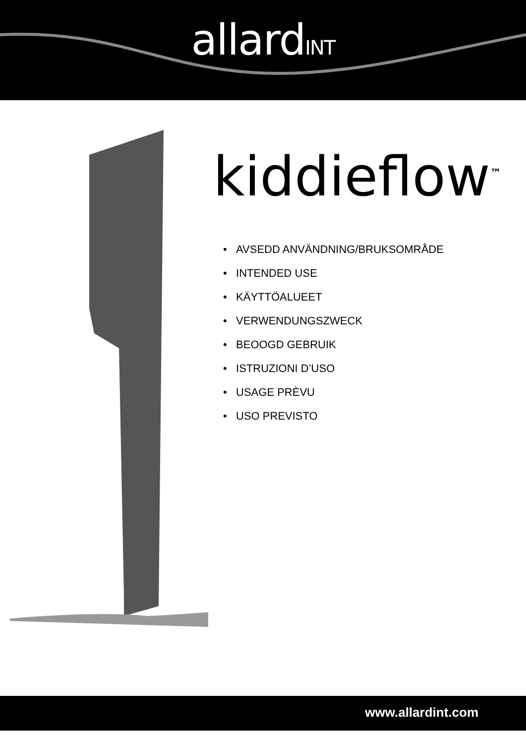allardINT
kiddieflow<sup>™</sup>
• AVSEDD ANVÄNDNING/BRUKSOMRÅDE
• INTENDED USE
• KÄYTTÖALUEET
• VERWENDUNGSZWECK
• BEOOGD GEBRUIK
• ISTRUZIONI D’USO
• USAGE PRÈVU
• USO PREVISTO
www.allardint.com